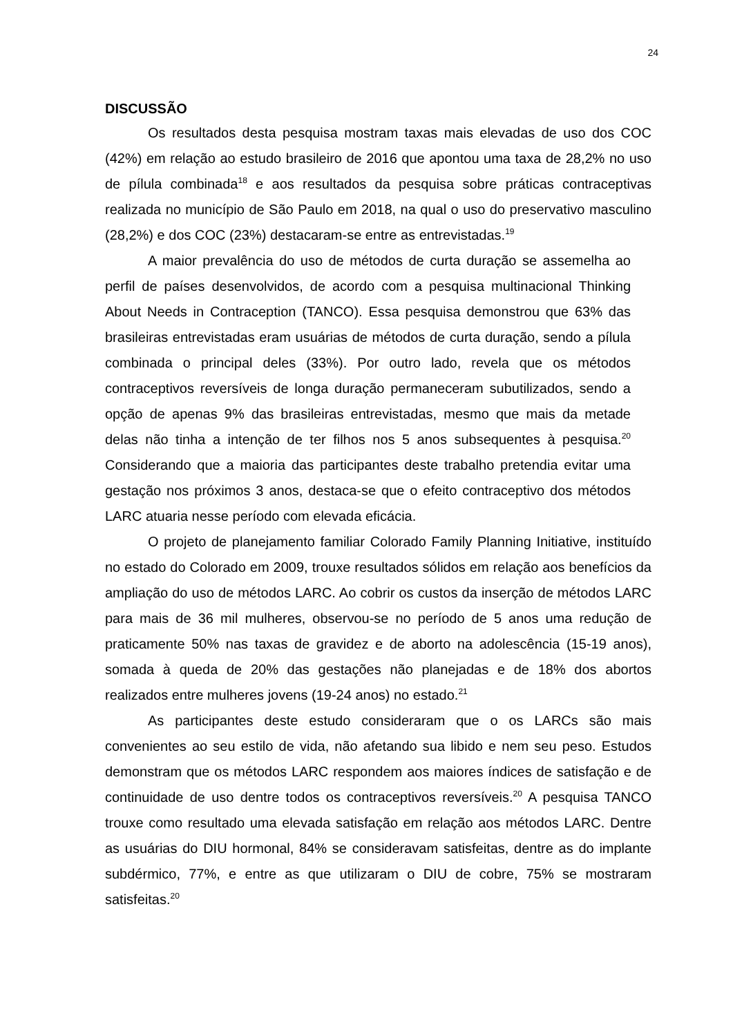24
DISCUSSÃO
Os resultados desta pesquisa mostram taxas mais elevadas de uso dos COC (42%) em relação ao estudo brasileiro de 2016 que apontou uma taxa de 28,2% no uso de pílula combinada<sup>18</sup> e aos resultados da pesquisa sobre práticas contraceptivas realizada no município de São Paulo em 2018, na qual o uso do preservativo masculino (28,2%) e dos COC (23%) destacaram-se entre as entrevistadas.<sup>19</sup>
A maior prevalência do uso de métodos de curta duração se assemelha ao perfil de países desenvolvidos, de acordo com a pesquisa multinacional Thinking About Needs in Contraception (TANCO). Essa pesquisa demonstrou que 63% das brasileiras entrevistadas eram usuárias de métodos de curta duração, sendo a pílula combinada o principal deles (33%). Por outro lado, revela que os métodos contraceptivos reversíveis de longa duração permaneceram subutilizados, sendo a opção de apenas 9% das brasileiras entrevistadas, mesmo que mais da metade delas não tinha a intenção de ter filhos nos 5 anos subsequentes à pesquisa.<sup>20</sup> Considerando que a maioria das participantes deste trabalho pretendia evitar uma gestação nos próximos 3 anos, destaca-se que o efeito contraceptivo dos métodos LARC atuaria nesse período com elevada eficácia.
O projeto de planejamento familiar Colorado Family Planning Initiative, instituído no estado do Colorado em 2009, trouxe resultados sólidos em relação aos benefícios da ampliação do uso de métodos LARC. Ao cobrir os custos da inserção de métodos LARC para mais de 36 mil mulheres, observou-se no período de 5 anos uma redução de praticamente 50% nas taxas de gravidez e de aborto na adolescência (15-19 anos), somada à queda de 20% das gestações não planejadas e de 18% dos abortos realizados entre mulheres jovens (19-24 anos) no estado.<sup>21</sup>
As participantes deste estudo consideraram que o os LARCs são mais convenientes ao seu estilo de vida, não afetando sua libido e nem seu peso. Estudos demonstram que os métodos LARC respondem aos maiores índices de satisfação e de continuidade de uso dentre todos os contraceptivos reversíveis.<sup>20</sup> A pesquisa TANCO trouxe como resultado uma elevada satisfação em relação aos métodos LARC. Dentre as usuárias do DIU hormonal, 84% se consideravam satisfeitas, dentre as do implante subdérmico, 77%, e entre as que utilizaram o DIU de cobre, 75% se mostraram satisfeitas.<sup>20</sup>